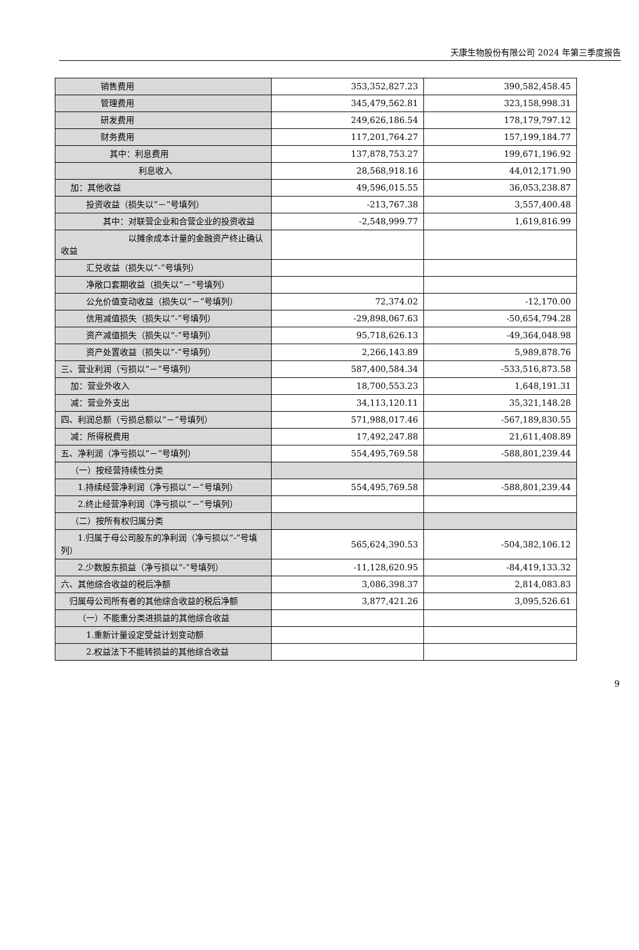天康生物股份有限公司 2024 年第三季度报告
| 销售费用 | 353,352,827.23 | 390,582,458.45 |
| 管理费用 | 345,479,562.81 | 323,158,998.31 |
| 研发费用 | 249,626,186.54 | 178,179,797.12 |
| 财务费用 | 117,201,764.27 | 157,199,184.77 |
| 其中：利息费用 | 137,878,753.27 | 199,671,196.92 |
| 利息收入 | 28,568,918.16 | 44,012,171.90 |
| 加：其他收益 | 49,596,015.55 | 36,053,238.87 |
| 投资收益（损失以“－”号填列） | -213,767.38 | 3,557,400.48 |
| 其中：对联营企业和合营企业的投资收益 | -2,548,999.77 | 1,619,816.99 |
| 以摊余成本计量的金融资产终止确认收益 | | |
| 汇兑收益（损失以“-”号填列） | | |
| 净敞口套期收益（损失以“－”号填列） | | |
| 公允价值变动收益（损失以“－”号填列） | 72,374.02 | -12,170.00 |
| 信用减值损失（损失以“-”号填列） | -29,898,067.63 | -50,654,794.28 |
| 资产减值损失（损失以“-”号填列） | 95,718,626.13 | -49,364,048.98 |
| 资产处置收益（损失以“-”号填列） | 2,266,143.89 | 5,989,878.76 |
| 三、营业利润（亏损以“－”号填列） | 587,400,584.34 | -533,516,873.58 |
| 加：营业外收入 | 18,700,553.23 | 1,648,191.31 |
| 减：营业外支出 | 34,113,120.11 | 35,321,148.28 |
| 四、利润总额（亏损总额以“－”号填列） | 571,988,017.46 | -567,189,830.55 |
| 减：所得税费用 | 17,492,247.88 | 21,611,408.89 |
| 五、净利润（净亏损以“－”号填列） | 554,495,769.58 | -588,801,239.44 |
| （一）按经营持续性分类 | | |
| 1.持续经营净利润（净亏损以“－”号填列） | 554,495,769.58 | -588,801,239.44 |
| 2.终止经营净利润（净亏损以“－”号填列） | | |
| （二）按所有权归属分类 | | |
| 1.归属于母公司股东的净利润（净亏损以“-”号填列） | 565,624,390.53 | -504,382,106.12 |
| 2.少数股东损益（净亏损以“-”号填列） | -11,128,620.95 | -84,419,133.32 |
| 六、其他综合收益的税后净额 | 3,086,398.37 | 2,814,083.83 |
| 归属母公司所有者的其他综合收益的税后净额 | 3,877,421.26 | 3,095,526.61 |
| （一）不能重分类进损益的其他综合收益 | | |
| 1.重新计量设定受益计划变动额 | | |
| 2.权益法下不能转损益的其他综合收益 | | |
9